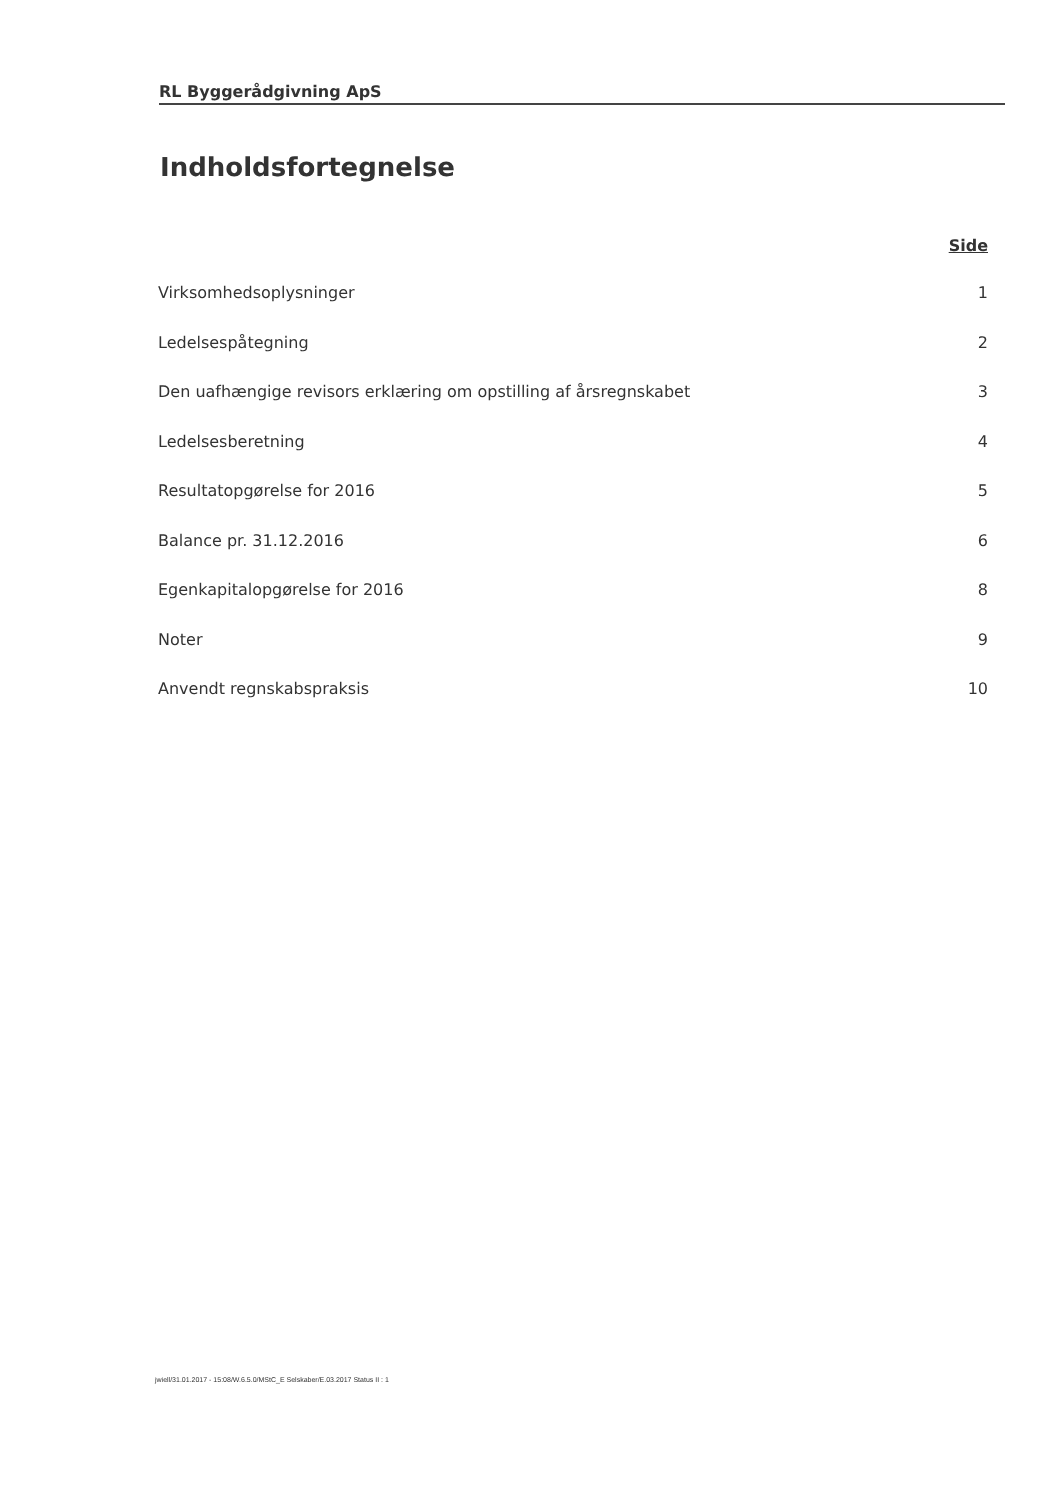RL Byggerådgivning ApS
Indholdsfortegnelse
Side
Virksomhedsoplysninger 1
Ledelsespåtegning 2
Den uafhængige revisors erklæring om opstilling af årsregnskabet 3
Ledelsesberetning 4
Resultatopgørelse for 2016 5
Balance pr. 31.12.2016 6
Egenkapitalopgørelse for 2016 8
Noter 9
Anvendt regnskabspraksis 10
jwiell/31.01.2017 - 15:08/W.6.5.0/MStC_E Selskaber/E.03.2017 Status II : 1